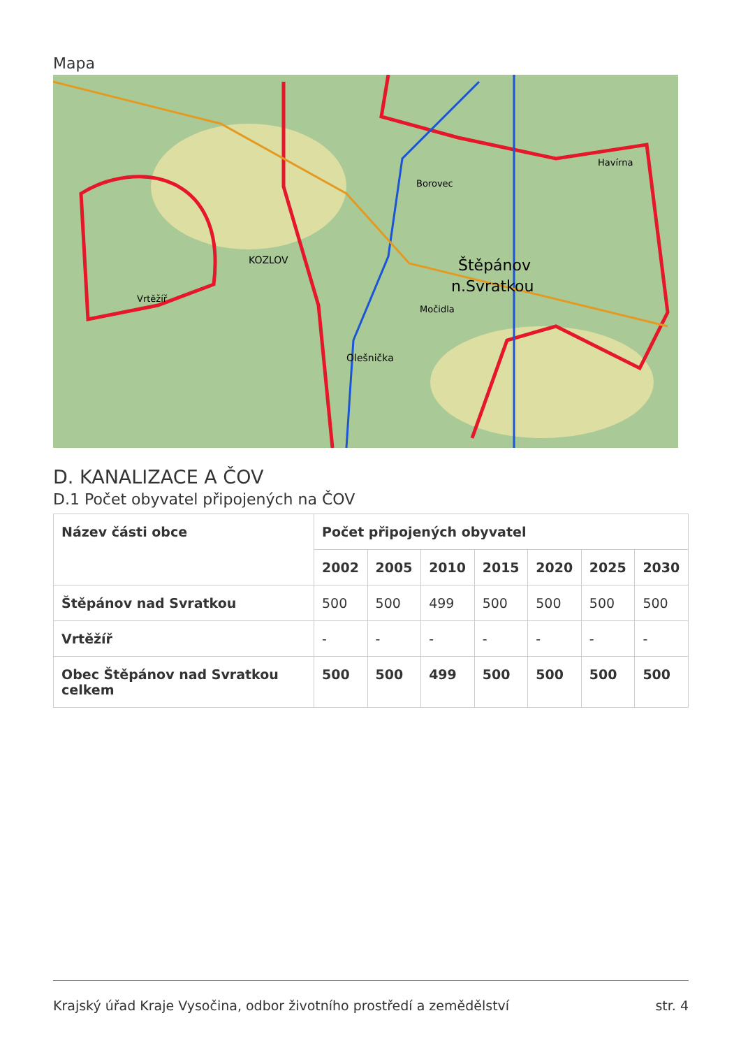Mapa
Štěpánov
n.Svratkou
KOZLOV
Vrtěžíř
Olešnička
Borovec
Havírna
Močidla
D. KANALIZACE A ČOV
D.1 Počet obyvatel připojených na ČOV
| Název části obce | Počet připojených obyvatel | | | | | | |
| --- | --- | --- | --- | --- | --- | --- | --- |
| | 2002 | 2005 | 2010 | 2015 | 2020 | 2025 | 2030 |
| Štěpánov nad Svratkou | 500 | 500 | 499 | 500 | 500 | 500 | 500 |
| Vrtěžíř | - | - | - | - | - | - | - |
| Obec Štěpánov nad Svratkou celkem | 500 | 500 | 499 | 500 | 500 | 500 | 500 |
Krajský úřad Kraje Vysočina, odbor životního prostředí a zemědělství str. 4